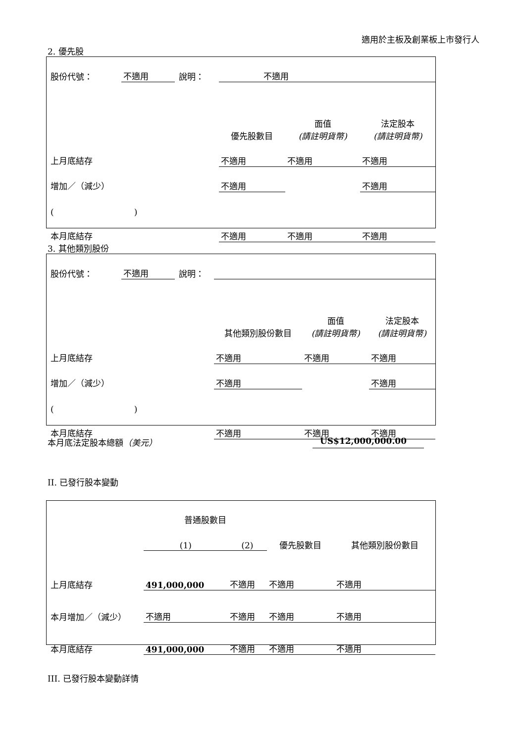適用於主板及創業板上市發行人
2. 優先股
| 股份代號： | 不適用 | 說明： | 不適用 | | |
| | | | 優先股數目 | 面值 (請註明貨幣) | 法定股本 (請註明貨幣) |
| 上月底結存 | | | 不適用 | 不適用 | 不適用 |
| 增加／（減少） | | | 不適用 | | 不適用 |
| ( ) | | | | | |
| 本月底結存 | | | 不適用 | 不適用 | 不適用 |
3. 其他類別股份
| 股份代號： | 不適用 | 說明： | | | |
| | | | 其他類別股份數目 | 面值 (請註明貨幣) | 法定股本 (請註明貨幣) |
| 上月底結存 | | | 不適用 | 不適用 | 不適用 |
| 增加／（減少） | | | 不適用 | | 不適用 |
| ( ) | | | | | |
| 本月底結存 | | | 不適用 | 不適用 | 不適用 |
本月底法定股本總額（美元） US$12,000,000.00
II. 已發行股本變動
| | 普通股數目 | | 優先股數目 | 其他類別股份數目 |
| | (1) | (2) | | |
| 上月底結存 | 491,000,000 | 不適用 | 不適用 | 不適用 |
| 本月增加／（減少） | 不適用 | 不適用 | 不適用 | 不適用 |
| 本月底結存 | 491,000,000 | 不適用 | 不適用 | 不適用 |
III. 已發行股本變動詳情